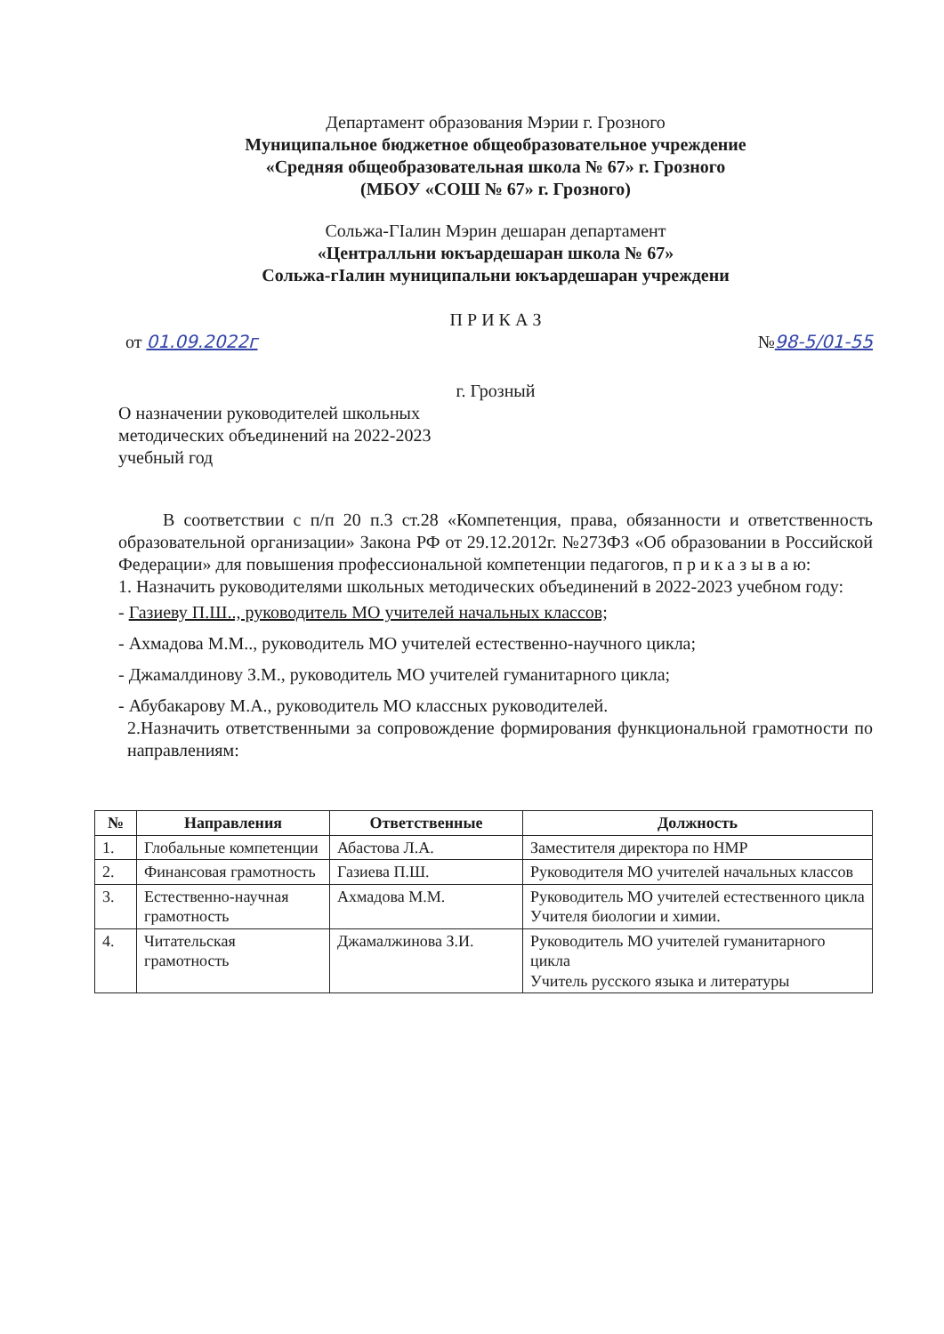Департамент образования Мэрии г. Грозного
Муниципальное бюджетное общеобразовательное учреждение
«Средняя общеобразовательная школа № 67» г. Грозного
(МБОУ «СОШ № 67» г. Грозного)
Сольжа-ГІалин Мэрин дешаран департамент
«Централльни юкъардешаран школа № 67»
Сольжа-гІалин муниципальни юкъардешаран учреждени
П Р И К А З
от 01.09.2022г №98-5/01-55
г. Грозный
О назначении руководителей школьных методических объединений на 2022-2023 учебный год
В соответствии с п/п 20 п.3 ст.28 «Компетенция, права, обязанности и ответственность образовательной организации» Закона РФ от 29.12.2012г. №273ФЗ «Об образовании в Российской Федерации» для повышения профессиональной компетенции педагогов, п р и к а з ы в а ю:
1. Назначить руководителями школьных методических объединений в 2022-2023 учебном году:
- Газиеву П.Ш.., руководитель МО учителей начальных классов;
- Ахмадова М.М.., руководитель МО учителей естественно-научного цикла;
- Джамалдинову З.М., руководитель МО учителей гуманитарного цикла;
- Абубакарову М.А., руководитель МО классных руководителей.
2.Назначить ответственными за сопровождение формирования функциональной грамотности по направлениям:
| № | Направления | Ответственные | Должность |
| --- | --- | --- | --- |
| 1. | Глобальные компетенции | Абастова Л.А. | Заместителя директора по НМР |
| 2. | Финансовая грамотность | Газиева П.Ш. | Руководителя МО учителей начальных классов |
| 3. | Естественно-научная грамотность | Ахмадова М.М. | Руководитель МО учителей естественного цикла Учителя биологии и химии. |
| 4. | Читательская грамотность | Джамалжинова З.И. | Руководитель МО учителей гуманитарного цикла Учитель русского языка и литературы |